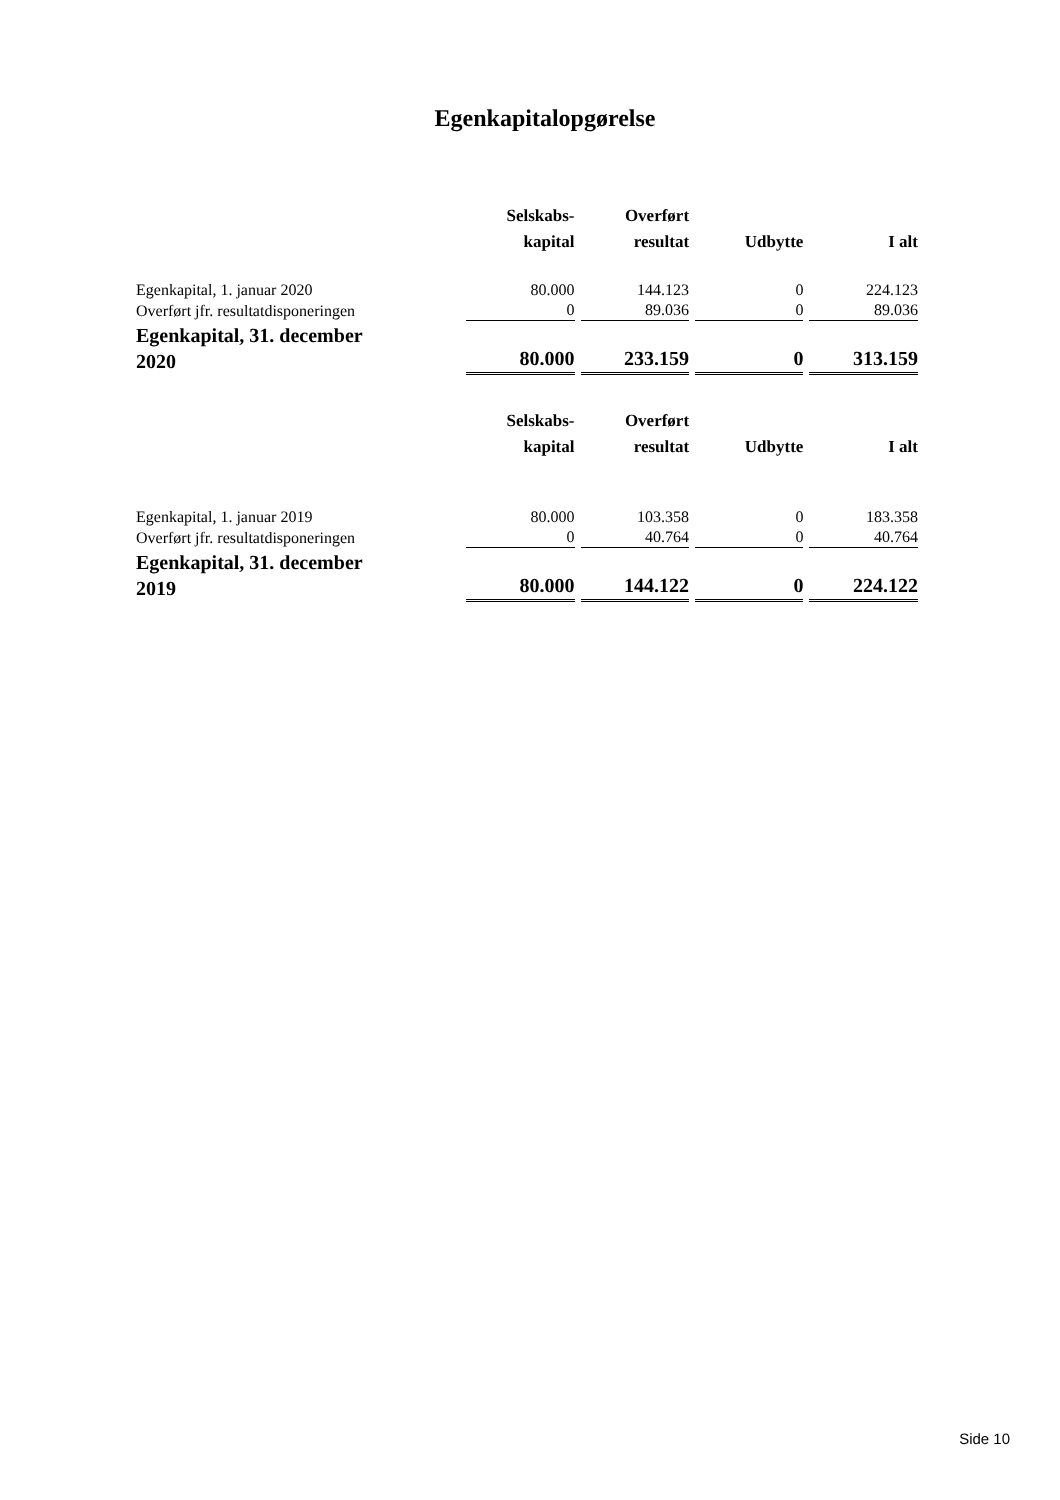Egenkapitalopgørelse
| | Selskabs- kapital | Overført resultat | Udbytte | I alt |
| --- | --- | --- | --- | --- |
| Egenkapital, 1. januar 2020 | 80.000 | 144.123 | 0 | 224.123 |
| Overført jfr. resultatdisponeringen | 0 | 89.036 | 0 | 89.036 |
| Egenkapital, 31. december 2020 | 80.000 | 233.159 | 0 | 313.159 |
| | Selskabs- kapital | Overført resultat | Udbytte | I alt |
| Egenkapital, 1. januar 2019 | 80.000 | 103.358 | 0 | 183.358 |
| Overført jfr. resultatdisponeringen | 0 | 40.764 | 0 | 40.764 |
| Egenkapital, 31. december 2019 | 80.000 | 144.122 | 0 | 224.122 |
Side 10